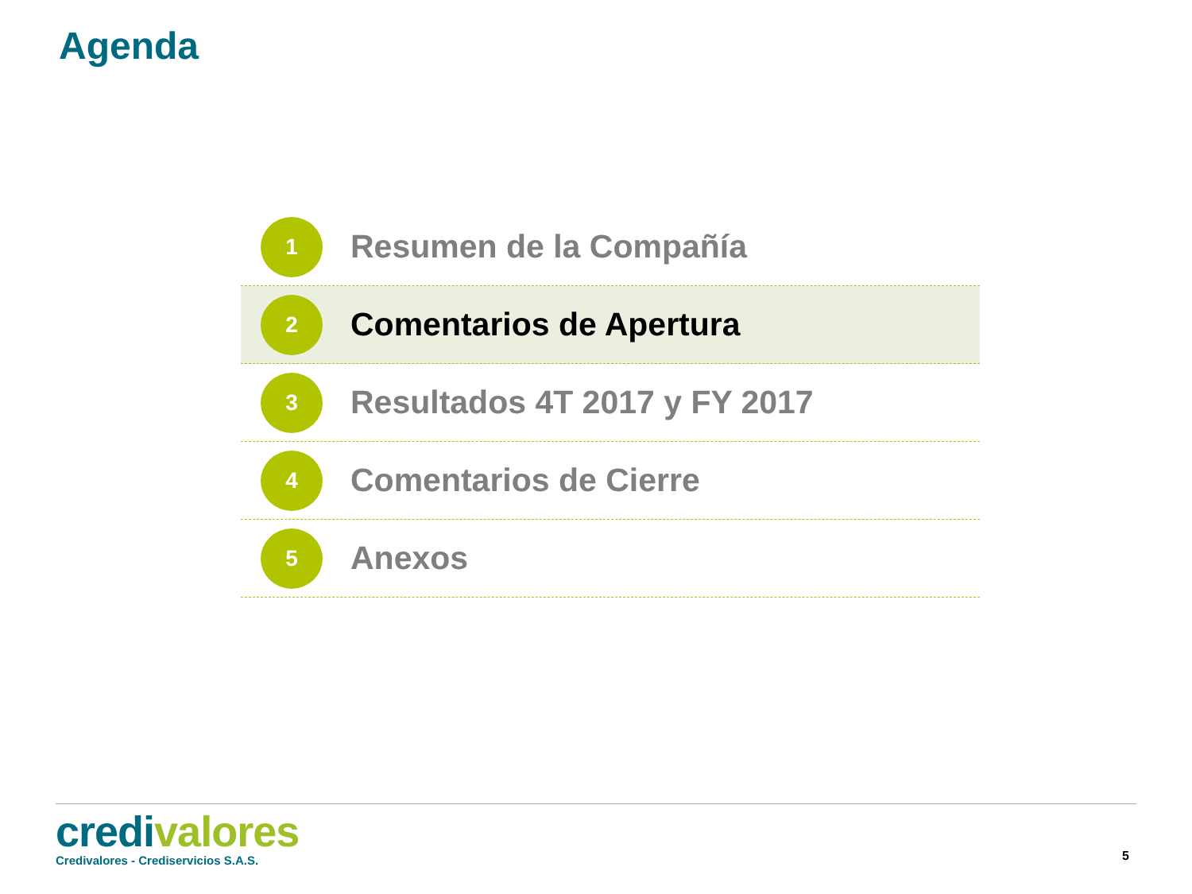Agenda
1
Resumen de la Compañía
2
Comentarios de Apertura
3
Resultados 4T 2017 y FY 2017
4
Comentarios de Cierre
5
Anexos
credi valores
Credivalores - Crediservicios S.A.S.
5